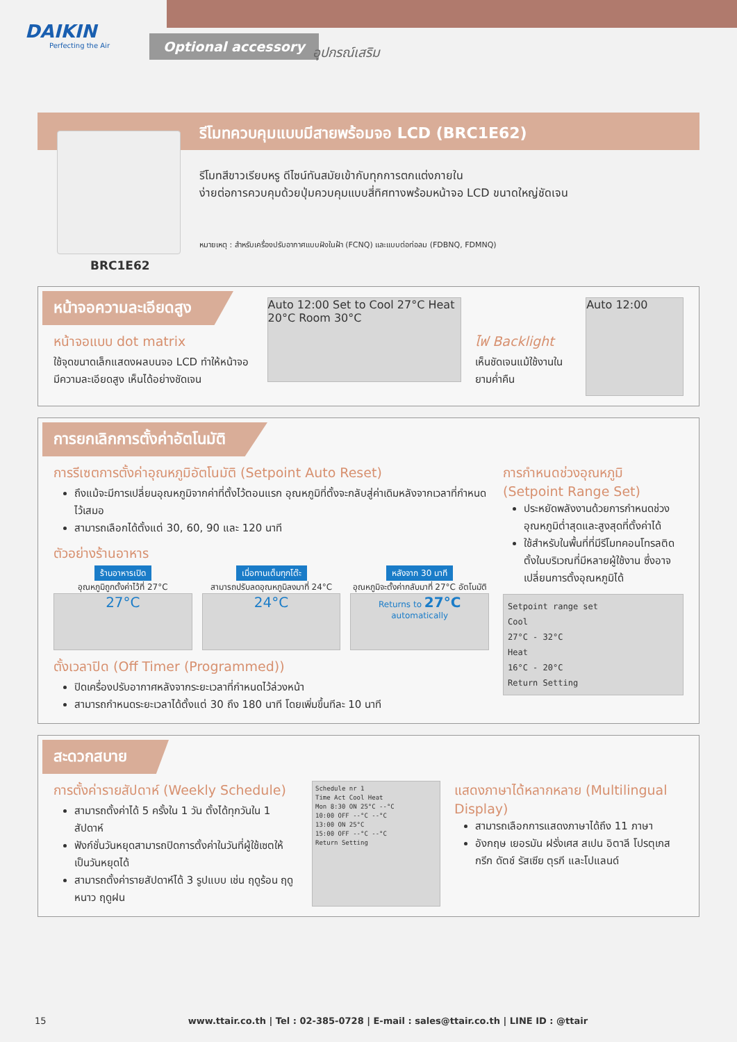DAIKIN
Perfecting the Air
Optional accessory
อุปกรณ์เสริม
รีโมทควบคุมแบบมีสายพร้อมจอ LCD (BRC1E62)
รีโมทสีขาวเรียบหรู ดีไซน์ทันสมัยเข้ากับทุกการตกแต่งภายใน
ง่ายต่อการควบคุมด้วยปุ่มควบคุมแบบสี่ทิศทางพร้อมหน้าจอ LCD ขนาดใหญ่ชัดเจน
หมายเหตุ : สำหรับเครื่องปรับอากาศแบบฝังในฝ้า (FCNQ) และแบบต่อท่อลม (FDBNQ, FDMNQ)
BRC1E62
หน้าจอความละเอียดสูง
หน้าจอแบบ dot matrix
ใช้จุดขนาดเล็กแสดงผลบนจอ LCD ทำให้หน้าจอมีความละเอียดสูง เห็นได้อย่างชัดเจน
Auto 12:00 Set to Cool 27°C Heat 20°C Room 30°C
ไฟ Backlight
เห็นชัดเจนแม้ใช้งานในยามค่ำคืน
Auto 12:00
การยกเลิกการตั้งค่าอัตโนมัติ
การรีเซตการตั้งค่าอุณหภูมิอัตโนมัติ (Setpoint Auto Reset)
ถึงแม้จะมีการเปลี่ยนอุณหภูมิจากค่าที่ตั้งไว้ตอนแรก อุณหภูมิที่ตั้งจะกลับสู่ค่าเดิมหลังจากเวลาที่กำหนดไว้เสมอ
สามารถเลือกได้ตั้งแต่ 30, 60, 90 และ 120 นาที
ตัวอย่างร้านอาหาร
ร้านอาหารเปิด
อุณหภูมิถูกตั้งค่าไว้ที่ 27°C
27°C
เมื่อทานเต็มทุกโต๊ะ
สามารถปรับลดอุณหภูมิลงมาที่ 24°C
24°C
หลังจาก 30 นาที
อุณหภูมิจะตั้งค่ากลับมาที่ 27°C อัตโนมัติ
Returns to 27°C automatically
ตั้งเวลาปิด (Off Timer (Programmed))
ปิดเครื่องปรับอากาศหลังจากระยะเวลาที่กำหนดไว้ล่วงหน้า
สามารถกำหนดระยะเวลาได้ตั้งแต่ 30 ถึง 180 นาที โดยเพิ่มขึ้นทีละ 10 นาที
การกำหนดช่วงอุณหภูมิ (Setpoint Range Set)
ประหยัดพลังงานด้วยการกำหนดช่วงอุณหภูมิต่ำสุดและสูงสุดที่ตั้งค่าได้
ใช้สำหรับในพื้นที่ที่มีรีโมทคอนโทรลติดตั้งในบริเวณที่มีหลายผู้ใช้งาน ซึ่งอาจเปลี่ยนการตั้งอุณหภูมิได้
Setpoint range set
Cool
27°C - 32°C
Heat
16°C - 20°C
Return Setting
สะดวกสบาย
การตั้งค่ารายสัปดาห์ (Weekly Schedule)
สามารถตั้งค่าได้ 5 ครั้งใน 1 วัน ตั้งได้ทุกวันใน 1 สัปดาห์
ฟังก์ชั่นวันหยุดสามารถปิดการตั้งค่าในวันที่ผู้ใช้เซตให้เป็นวันหยุดได้
สามารถตั้งค่ารายสัปดาห์ได้ 3 รูปแบบ เช่น ฤดูร้อน ฤดูหนาว ฤดูฝน
Schedule nr 1
Time Act Cool Heat
Mon 8:30 ON 25°C --°C
10:00 OFF --°C --°C
13:00 ON 25°C
15:00 OFF --°C --°C
Return Setting
แสดงภาษาได้หลากหลาย (Multilingual Display)
สามารถเลือกการแสดงภาษาได้ถึง 11 ภาษา
อังกฤษ เยอรมัน ฝรั่งเศส สเปน อิตาลี โปรตุเกส กรีก ดัตช์ รัสเซีย ตุรกี และโปแลนด์
15 www.ttair.co.th | Tel : 02-385-0728 | E-mail : sales@ttair.co.th | LINE ID : @ttair